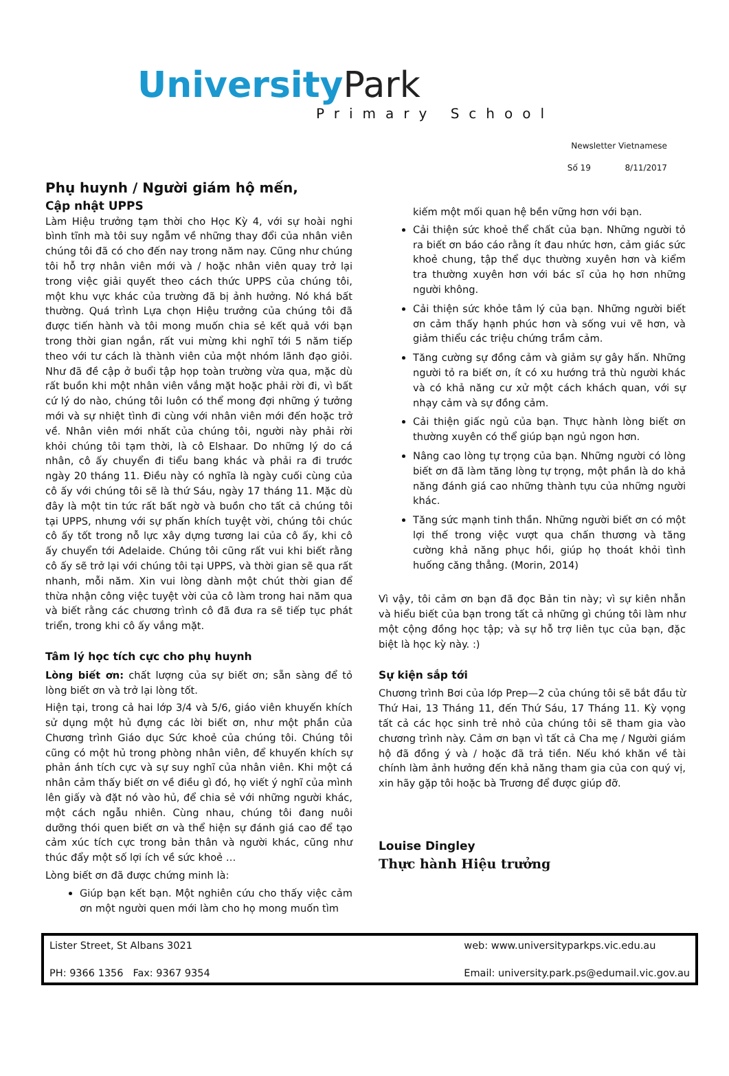University Park
Primary School
Newsletter Vietnamese
Số 19 8/11/2017
Phụ huynh / Người giám hộ mến,
Cập nhật UPPS
Làm Hiệu trưởng tạm thời cho Học Kỳ 4, với sự hoài nghi bình tĩnh mà tôi suy ngẫm về những thay đổi của nhân viên chúng tôi đã có cho đến nay trong năm nay. Cũng như chúng tôi hỗ trợ nhân viên mới và / hoặc nhân viên quay trở lại trong việc giải quyết theo cách thức UPPS của chúng tôi, một khu vực khác của trường đã bị ảnh hưởng. Nó khá bất thường. Quá trình Lựa chọn Hiệu trưởng của chúng tôi đã được tiến hành và tôi mong muốn chia sẻ kết quả với bạn trong thời gian ngắn, rất vui mừng khi nghĩ tới 5 năm tiếp theo với tư cách là thành viên của một nhóm lãnh đạo giỏi. Như đã đề cập ở buổi tập họp toàn trường vừa qua, mặc dù rất buồn khi một nhân viên vắng mặt hoặc phải rời đi, vì bất cứ lý do nào, chúng tôi luôn có thể mong đợi những ý tưởng mới và sự nhiệt tình đi cùng với nhân viên mới đến hoặc trở về. Nhân viên mới nhất của chúng tôi, người này phải rời khỏi chúng tôi tạm thời, là cô Elshaar. Do những lý do cá nhân, cô ấy chuyển đi tiểu bang khác và phải ra đi trước ngày 20 tháng 11. Điều này có nghĩa là ngày cuối cùng của cô ấy với chúng tôi sẽ là thứ Sáu, ngày 17 tháng 11. Mặc dù đây là một tin tức rất bất ngờ và buồn cho tất cả chúng tôi tại UPPS, nhưng với sự phấn khích tuyệt vời, chúng tôi chúc cô ấy tốt trong nỗ lực xây dựng tương lai của cô ấy, khi cô ấy chuyển tới Adelaide. Chúng tôi cũng rất vui khi biết rằng cô ấy sẽ trở lại với chúng tôi tại UPPS, và thời gian sẽ qua rất nhanh, mỗi năm. Xin vui lòng dành một chút thời gian để thừa nhận công việc tuyệt vời của cô làm trong hai năm qua và biết rằng các chương trình cô đã đưa ra sẽ tiếp tục phát triển, trong khi cô ấy vắng mặt.
Tâm lý học tích cực cho phụ huynh
Lòng biết ơn: chất lượng của sự biết ơn; sẵn sàng để tỏ lòng biết ơn và trở lại lòng tốt.
Hiện tại, trong cả hai lớp 3/4 và 5/6, giáo viên khuyến khích sử dụng một hủ đựng các lời biết ơn, như một phần của Chương trình Giáo dục Sức khoẻ của chúng tôi. Chúng tôi cũng có một hủ trong phòng nhân viên, để khuyến khích sự phản ánh tích cực và sự suy nghĩ của nhân viên. Khi một cá nhân cảm thấy biết ơn về điều gì đó, họ viết ý nghĩ của mình lên giấy và đặt nó vào hủ, để chia sẻ với những người khác, một cách ngẫu nhiên. Cùng nhau, chúng tôi đang nuôi dưỡng thói quen biết ơn và thể hiện sự đánh giá cao để tạo cảm xúc tích cực trong bản thân và người khác, cũng như thúc đẩy một số lợi ích về sức khoẻ …
Lòng biết ơn đã được chứng minh là:
Giúp bạn kết bạn. Một nghiên cứu cho thấy việc cảm ơn một người quen mới làm cho họ mong muốn tìm
kiếm một mối quan hệ bền vững hơn với bạn.
Cải thiện sức khoẻ thể chất của bạn. Những người tỏ ra biết ơn báo cáo rằng ít đau nhức hơn, cảm giác sức khoẻ chung, tập thể dục thường xuyên hơn và kiểm tra thường xuyên hơn với bác sĩ của họ hơn những người không.
Cải thiện sức khỏe tâm lý của bạn. Những người biết ơn cảm thấy hạnh phúc hơn và sống vui vẽ hơn, và giảm thiểu các triệu chứng trầm cảm.
Tăng cường sự đồng cảm và giảm sự gây hấn. Những người tỏ ra biết ơn, ít có xu hướng trả thù người khác và có khả năng cư xử một cách khách quan, với sự nhạy cảm và sự đồng cảm.
Cải thiện giấc ngủ của bạn. Thực hành lòng biết ơn thường xuyên có thể giúp bạn ngủ ngon hơn.
Nâng cao lòng tự trọng của bạn. Những người có lòng biết ơn đã làm tăng lòng tự trọng, một phần là do khả năng đánh giá cao những thành tựu của những người khác.
Tăng sức mạnh tinh thần. Những người biết ơn có một lợi thế trong việc vượt qua chấn thương và tăng cường khả năng phục hồi, giúp họ thoát khỏi tình huống căng thẳng. (Morin, 2014)
Vì vậy, tôi cảm ơn bạn đã đọc Bản tin này; vì sự kiên nhẫn và hiểu biết của bạn trong tất cả những gì chúng tôi làm như một cộng đồng học tập; và sự hỗ trợ liên tục của bạn, đặc biệt là học kỳ này. :)
Sự kiện sắp tới
Chương trình Bơi của lớp Prep—2 của chúng tôi sẽ bắt đầu từ Thứ Hai, 13 Tháng 11, đến Thứ Sáu, 17 Tháng 11. Kỳ vọng tất cả các học sinh trẻ nhỏ của chúng tôi sẽ tham gia vào chương trình này. Cảm ơn bạn vì tất cả Cha mẹ / Người giám hộ đã đồng ý và / hoặc đã trả tiền. Nếu khó khăn về tài chính làm ảnh hưởng đến khả năng tham gia của con quý vị, xin hãy gặp tôi hoặc bà Trương để được giúp đỡ.
Louise Dingley
Thực hành Hiệu trưởng
Lister Street, St Albans 3021 web: www.universityparkps.vic.edu.au PH: 9366 1356 Fax: 9367 9354 Email: university.park.ps@edumail.vic.gov.au